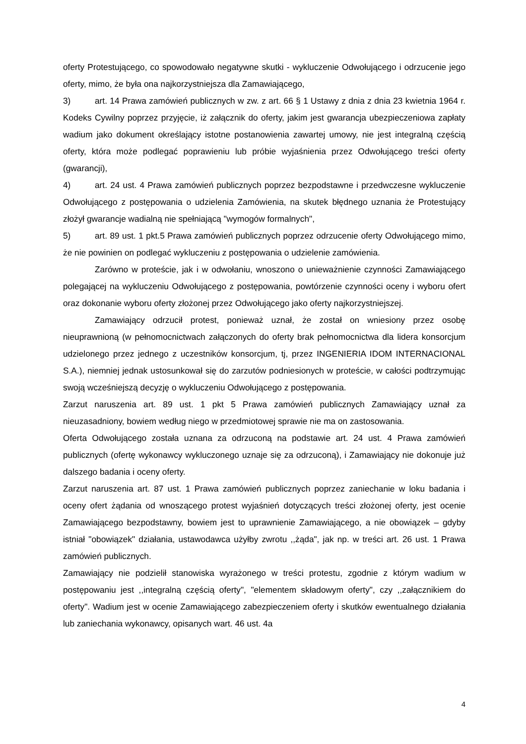oferty Protestującego, co spowodowało negatywne skutki - wykluczenie Odwołującego i odrzucenie jego oferty, mimo, że była ona najkorzystniejsza dla Zamawiającego,
3) art. 14 Prawa zamówień publicznych w zw. z art. 66 § 1 Ustawy z dnia z dnia 23 kwietnia 1964 r. Kodeks Cywilny poprzez przyjęcie, iż załącznik do oferty, jakim jest gwarancja ubezpieczeniowa zapłaty wadium jako dokument określający istotne postanowienia zawartej umowy, nie jest integralną częścią oferty, która może podlegać poprawieniu lub próbie wyjaśnienia przez Odwołującego treści oferty (gwarancji),
4) art. 24 ust. 4 Prawa zamówień publicznych poprzez bezpodstawne i przedwczesne wykluczenie Odwołującego z postępowania o udzielenia Zamówienia, na skutek błędnego uznania że Protestujący złożył gwarancje wadialną nie spełniającą "wymogów formalnych",
5) art. 89 ust. 1 pkt.5 Prawa zamówień publicznych poprzez odrzucenie oferty Odwołującego mimo, że nie powinien on podlegać wykluczeniu z postępowania o udzielenie zamówienia.
Zarówno w proteście, jak i w odwołaniu, wnoszono o unieważnienie czynności Zamawiającego polegającej na wykluczeniu Odwołującego z postępowania, powtórzenie czynności oceny i wyboru ofert oraz dokonanie wyboru oferty złożonej przez Odwołującego jako oferty najkorzystniejszej.
Zamawiający odrzucił protest, ponieważ uznał, że został on wniesiony przez osobę nieuprawnioną (w pełnomocnictwach załączonych do oferty brak pełnomocnictwa dla lidera konsorcjum udzielonego przez jednego z uczestników konsorcjum, tj, przez INGENIERIA IDOM INTERNACIONAL S.A.), niemniej jednak ustosunkował się do zarzutów podniesionych w proteście, w całości podtrzymując swoją wcześniejszą decyzję o wykluczeniu Odwołującego z postępowania.
Zarzut naruszenia art. 89 ust. 1 pkt 5 Prawa zamówień publicznych Zamawiający uznał za nieuzasadniony, bowiem według niego w przedmiotowej sprawie nie ma on zastosowania.
Oferta Odwołującego została uznana za odrzuconą na podstawie art. 24 ust. 4 Prawa zamówień publicznych (ofertę wykonawcy wykluczonego uznaje się za odrzuconą), i Zamawiający nie dokonuje już dalszego badania i oceny oferty.
Zarzut naruszenia art. 87 ust. 1 Prawa zamówień publicznych poprzez zaniechanie w loku badania i oceny ofert żądania od wnoszącego protest wyjaśnień dotyczących treści złożonej oferty, jest ocenie Zamawiającego bezpodstawny, bowiem jest to uprawnienie Zamawiającego, a nie obowiązek – gdyby istniał "obowiązek" działania, ustawodawca użyłby zwrotu ,,żąda", jak np. w treści art. 26 ust. 1 Prawa zamówień publicznych.
Zamawiający nie podzielił stanowiska wyrażonego w treści protestu, zgodnie z którym wadium w postępowaniu jest ,,integralną częścią oferty", "elementem składowym oferty", czy ,,załącznikiem do oferty". Wadium jest w ocenie Zamawiającego zabezpieczeniem oferty i skutków ewentualnego działania lub zaniechania wykonawcy, opisanych wart. 46 ust. 4a
4